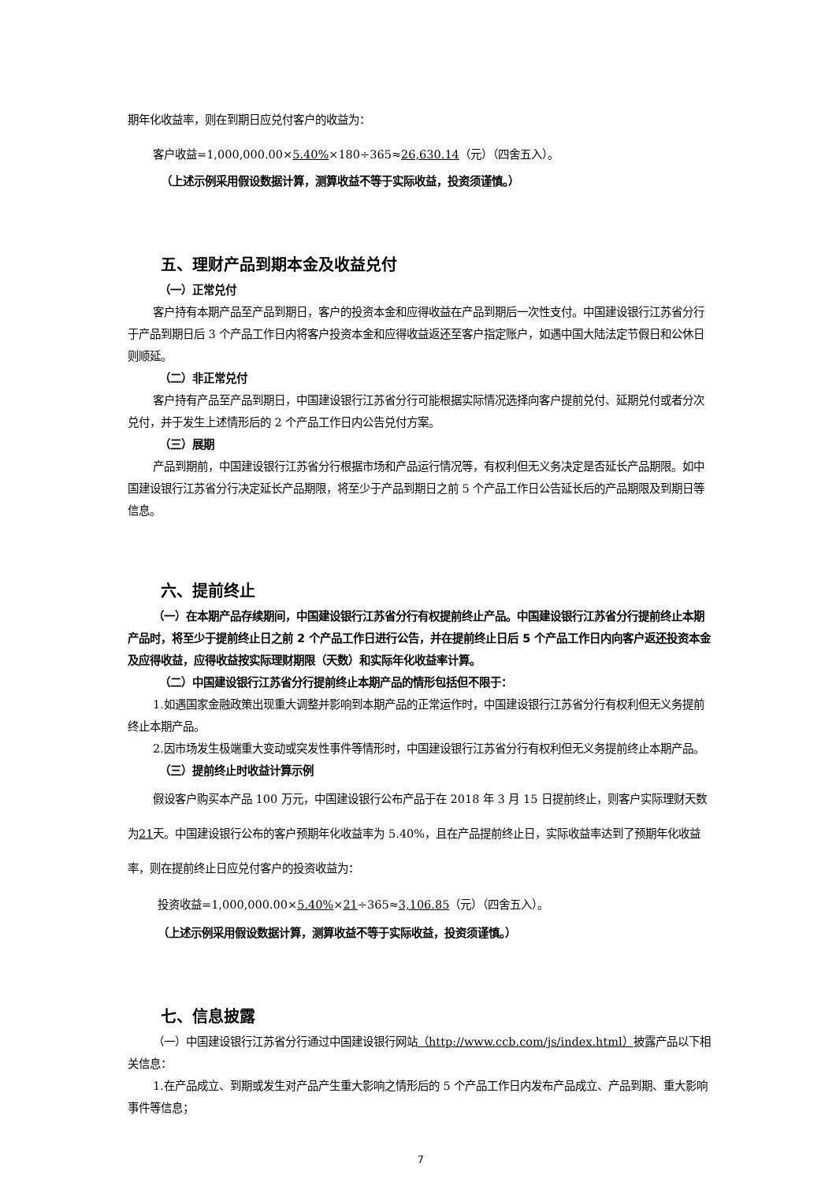期年化收益率，则在到期日应兑付客户的收益为：
客户收益=1,000,000.00×5.40%×180÷365≈26,630.14（元）（四舍五入）。
（上述示例采用假设数据计算，测算收益不等于实际收益，投资须谨慎。）
五、理财产品到期本金及收益兑付
（一）正常兑付
客户持有本期产品至产品到期日，客户的投资本金和应得收益在产品到期后一次性支付。中国建设银行江苏省分行于产品到期日后 3 个产品工作日内将客户投资本金和应得收益返还至客户指定账户，如遇中国大陆法定节假日和公休日则顺延。
（二）非正常兑付
客户持有产品至产品到期日，中国建设银行江苏省分行可能根据实际情况选择向客户提前兑付、延期兑付或者分次兑付，并于发生上述情形后的 2 个产品工作日内公告兑付方案。
（三）展期
产品到期前，中国建设银行江苏省分行根据市场和产品运行情况等，有权利但无义务决定是否延长产品期限。如中国建设银行江苏省分行决定延长产品期限，将至少于产品到期日之前 5 个产品工作日公告延长后的产品期限及到期日等信息。
六、提前终止
（一）在本期产品存续期间，中国建设银行江苏省分行有权提前终止产品。中国建设银行江苏省分行提前终止本期产品时，将至少于提前终止日之前 2 个产品工作日进行公告，并在提前终止日后 5 个产品工作日内向客户返还投资本金及应得收益，应得收益按实际理财期限（天数）和实际年化收益率计算。
（二）中国建设银行江苏省分行提前终止本期产品的情形包括但不限于：
1.如遇国家金融政策出现重大调整并影响到本期产品的正常运作时，中国建设银行江苏省分行有权利但无义务提前终止本期产品。
2.因市场发生极端重大变动或突发性事件等情形时，中国建设银行江苏省分行有权利但无义务提前终止本期产品。
（三）提前终止时收益计算示例
假设客户购买本产品 100 万元，中国建设银行公布产品于在 2018 年 3 月 15 日提前终止，则客户实际理财天数为21天。中国建设银行公布的客户预期年化收益率为 5.40%，且在产品提前终止日，实际收益率达到了预期年化收益率，则在提前终止日应兑付客户的投资收益为：
投资收益=1,000,000.00×5.40%×21÷365≈3,106.85（元）（四舍五入）。
（上述示例采用假设数据计算，测算收益不等于实际收益，投资须谨慎。）
七、信息披露
（一）中国建设银行江苏省分行通过中国建设银行网站（http://www.ccb.com/js/index.html）披露产品以下相关信息：
1.在产品成立、到期或发生对产品产生重大影响之情形后的 5 个产品工作日内发布产品成立、产品到期、重大影响事件等信息；
7